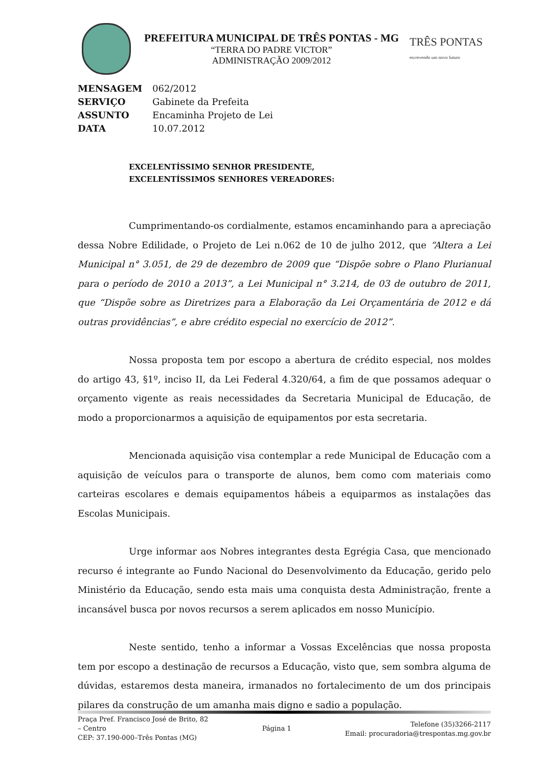PREFEITURA MUNICIPAL DE TRÊS PONTAS - MG
“TERRA DO PADRE VICTOR”
ADMINISTRAÇÃO 2009/2012
TRÊS PONTAS
escrevendo um novo futuro
MENSAGEM 062/2012
SERVIÇO Gabinete da Prefeita
ASSUNTO Encaminha Projeto de Lei
DATA 10.07.2012
EXCELENTÍSSIMO SENHOR PRESIDENTE,
EXCELENTÍSSIMOS SENHORES VEREADORES:
Cumprimentando-os cordialmente, estamos encaminhando para a apreciação dessa Nobre Edilidade, o Projeto de Lei n.062 de 10 de julho 2012, que “Altera a Lei Municipal n° 3.051, de 29 de dezembro de 2009 que “Dispõe sobre o Plano Plurianual para o período de 2010 a 2013”, a Lei Municipal n° 3.214, de 03 de outubro de 2011, que “Dispõe sobre as Diretrizes para a Elaboração da Lei Orçamentária de 2012 e dá outras providências”, e abre crédito especial no exercício de 2012”.
Nossa proposta tem por escopo a abertura de crédito especial, nos moldes do artigo 43, §1º, inciso II, da Lei Federal 4.320/64, a fim de que possamos adequar o orçamento vigente as reais necessidades da Secretaria Municipal de Educação, de modo a proporcionarmos a aquisição de equipamentos por esta secretaria.
Mencionada aquisição visa contemplar a rede Municipal de Educação com a aquisição de veículos para o transporte de alunos, bem como com materiais como carteiras escolares e demais equipamentos hábeis a equiparmos as instalações das Escolas Municipais.
Urge informar aos Nobres integrantes desta Egrégia Casa, que mencionado recurso é integrante ao Fundo Nacional do Desenvolvimento da Educação, gerido pelo Ministério da Educação, sendo esta mais uma conquista desta Administração, frente a incansável busca por novos recursos a serem aplicados em nosso Município.
Neste sentido, tenho a informar a Vossas Excelências que nossa proposta tem por escopo a destinação de recursos a Educação, visto que, sem sombra alguma de dúvidas, estaremos desta maneira, irmanados no fortalecimento de um dos principais pilares da construção de um amanha mais digno e sadio a população.
Praça Pref. Francisco José de Brito, 82
– Centro
CEP: 37.190-000–Três Pontas (MG)
Página 1
Telefone (35)3266-2117
Email: procuradoria@trespontas.mg.gov.br